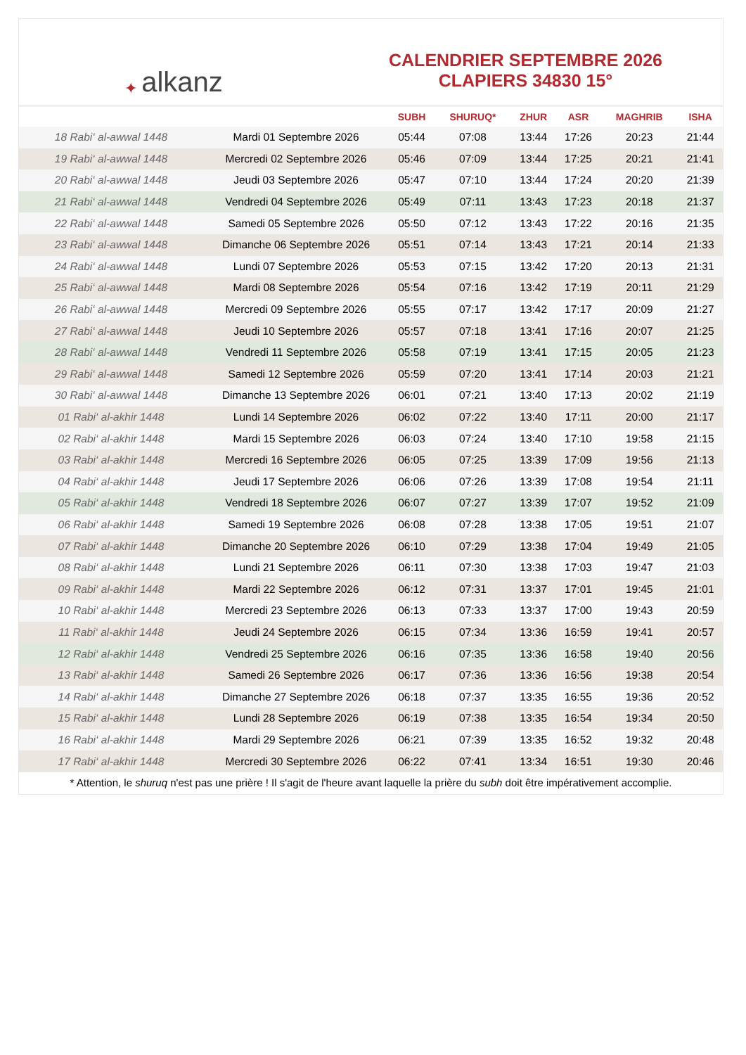✦ alkanz
CALENDRIER SEPTEMBRE 2026
CLAPIERS 34830 15°
| | | SUBH | SHURUQ* | ZHUR | ASR | MAGHRIB | ISHA |
| --- | --- | --- | --- | --- | --- | --- | --- |
| 18 Rabi‘ al-awwal 1448 | Mardi 01 Septembre 2026 | 05:44 | 07:08 | 13:44 | 17:26 | 20:23 | 21:44 |
| 19 Rabi‘ al-awwal 1448 | Mercredi 02 Septembre 2026 | 05:46 | 07:09 | 13:44 | 17:25 | 20:21 | 21:41 |
| 20 Rabi‘ al-awwal 1448 | Jeudi 03 Septembre 2026 | 05:47 | 07:10 | 13:44 | 17:24 | 20:20 | 21:39 |
| 21 Rabi‘ al-awwal 1448 | Vendredi 04 Septembre 2026 | 05:49 | 07:11 | 13:43 | 17:23 | 20:18 | 21:37 |
| 22 Rabi‘ al-awwal 1448 | Samedi 05 Septembre 2026 | 05:50 | 07:12 | 13:43 | 17:22 | 20:16 | 21:35 |
| 23 Rabi‘ al-awwal 1448 | Dimanche 06 Septembre 2026 | 05:51 | 07:14 | 13:43 | 17:21 | 20:14 | 21:33 |
| 24 Rabi‘ al-awwal 1448 | Lundi 07 Septembre 2026 | 05:53 | 07:15 | 13:42 | 17:20 | 20:13 | 21:31 |
| 25 Rabi‘ al-awwal 1448 | Mardi 08 Septembre 2026 | 05:54 | 07:16 | 13:42 | 17:19 | 20:11 | 21:29 |
| 26 Rabi‘ al-awwal 1448 | Mercredi 09 Septembre 2026 | 05:55 | 07:17 | 13:42 | 17:17 | 20:09 | 21:27 |
| 27 Rabi‘ al-awwal 1448 | Jeudi 10 Septembre 2026 | 05:57 | 07:18 | 13:41 | 17:16 | 20:07 | 21:25 |
| 28 Rabi‘ al-awwal 1448 | Vendredi 11 Septembre 2026 | 05:58 | 07:19 | 13:41 | 17:15 | 20:05 | 21:23 |
| 29 Rabi‘ al-awwal 1448 | Samedi 12 Septembre 2026 | 05:59 | 07:20 | 13:41 | 17:14 | 20:03 | 21:21 |
| 30 Rabi‘ al-awwal 1448 | Dimanche 13 Septembre 2026 | 06:01 | 07:21 | 13:40 | 17:13 | 20:02 | 21:19 |
| 01 Rabi‘ al-akhir 1448 | Lundi 14 Septembre 2026 | 06:02 | 07:22 | 13:40 | 17:11 | 20:00 | 21:17 |
| 02 Rabi‘ al-akhir 1448 | Mardi 15 Septembre 2026 | 06:03 | 07:24 | 13:40 | 17:10 | 19:58 | 21:15 |
| 03 Rabi‘ al-akhir 1448 | Mercredi 16 Septembre 2026 | 06:05 | 07:25 | 13:39 | 17:09 | 19:56 | 21:13 |
| 04 Rabi‘ al-akhir 1448 | Jeudi 17 Septembre 2026 | 06:06 | 07:26 | 13:39 | 17:08 | 19:54 | 21:11 |
| 05 Rabi‘ al-akhir 1448 | Vendredi 18 Septembre 2026 | 06:07 | 07:27 | 13:39 | 17:07 | 19:52 | 21:09 |
| 06 Rabi‘ al-akhir 1448 | Samedi 19 Septembre 2026 | 06:08 | 07:28 | 13:38 | 17:05 | 19:51 | 21:07 |
| 07 Rabi‘ al-akhir 1448 | Dimanche 20 Septembre 2026 | 06:10 | 07:29 | 13:38 | 17:04 | 19:49 | 21:05 |
| 08 Rabi‘ al-akhir 1448 | Lundi 21 Septembre 2026 | 06:11 | 07:30 | 13:38 | 17:03 | 19:47 | 21:03 |
| 09 Rabi‘ al-akhir 1448 | Mardi 22 Septembre 2026 | 06:12 | 07:31 | 13:37 | 17:01 | 19:45 | 21:01 |
| 10 Rabi‘ al-akhir 1448 | Mercredi 23 Septembre 2026 | 06:13 | 07:33 | 13:37 | 17:00 | 19:43 | 20:59 |
| 11 Rabi‘ al-akhir 1448 | Jeudi 24 Septembre 2026 | 06:15 | 07:34 | 13:36 | 16:59 | 19:41 | 20:57 |
| 12 Rabi‘ al-akhir 1448 | Vendredi 25 Septembre 2026 | 06:16 | 07:35 | 13:36 | 16:58 | 19:40 | 20:56 |
| 13 Rabi‘ al-akhir 1448 | Samedi 26 Septembre 2026 | 06:17 | 07:36 | 13:36 | 16:56 | 19:38 | 20:54 |
| 14 Rabi‘ al-akhir 1448 | Dimanche 27 Septembre 2026 | 06:18 | 07:37 | 13:35 | 16:55 | 19:36 | 20:52 |
| 15 Rabi‘ al-akhir 1448 | Lundi 28 Septembre 2026 | 06:19 | 07:38 | 13:35 | 16:54 | 19:34 | 20:50 |
| 16 Rabi‘ al-akhir 1448 | Mardi 29 Septembre 2026 | 06:21 | 07:39 | 13:35 | 16:52 | 19:32 | 20:48 |
| 17 Rabi‘ al-akhir 1448 | Mercredi 30 Septembre 2026 | 06:22 | 07:41 | 13:34 | 16:51 | 19:30 | 20:46 |
* Attention, le shuruq n'est pas une prière ! Il s'agit de l'heure avant laquelle la prière du subh doit être impérativement accomplie.